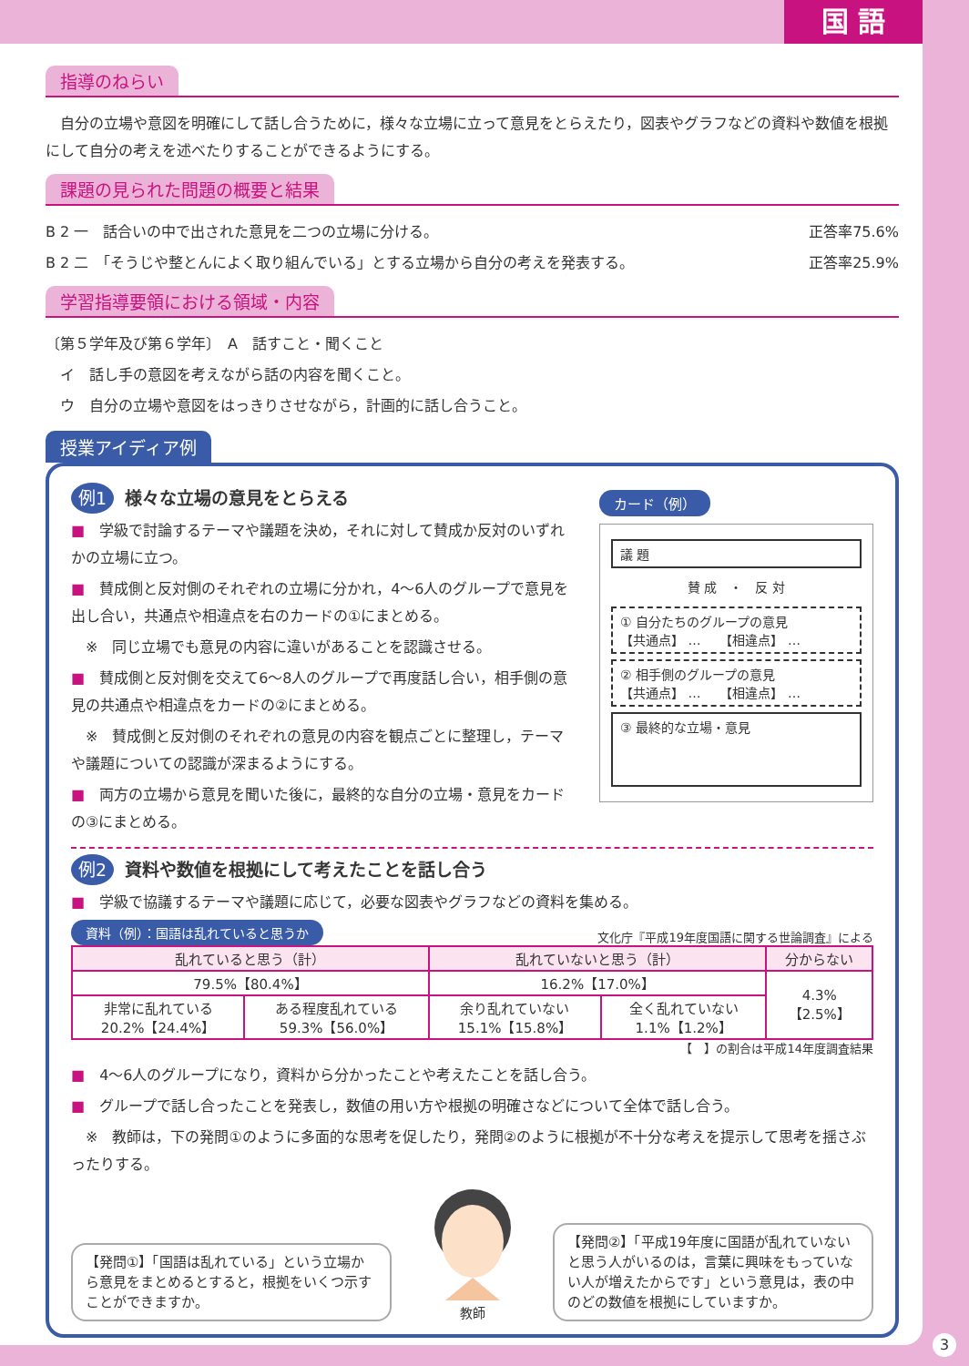国 語
指導のねらい
　自分の立場や意図を明確にして話し合うために，様々な立場に立って意見をとらえたり，図表やグラフなどの資料や数値を根拠にして自分の考えを述べたりすることができるようにする。
課題の見られた問題の概要と結果
B 2 一　話合いの中で出された意見を二つの立場に分ける。 正答率75.6%
B 2 二　「そうじや整とんによく取り組んでいる」とする立場から自分の考えを発表する。 正答率25.9%
学習指導要領における領域・内容
〔第５学年及び第６学年〕　A　話すこと・聞くこと
　イ　話し手の意図を考えながら話の内容を聞くこと。
　ウ　自分の立場や意図をはっきりさせながら，計画的に話し合うこと。
授業アイディア例
例1 様々な立場の意見をとらえる
■　学級で討論するテーマや議題を決め，それに対して賛成か反対のいずれかの立場に立つ。
■　賛成側と反対側のそれぞれの立場に分かれ，4〜6人のグループで意見を出し合い，共通点や相違点を右のカードの①にまとめる。
　※　同じ立場でも意見の内容に違いがあることを認識させる。
■　賛成側と反対側を交えて6〜8人のグループで再度話し合い，相手側の意見の共通点や相違点をカードの②にまとめる。
　※　賛成側と反対側のそれぞれの意見の内容を観点ごとに整理し，テーマや議題についての認識が深まるようにする。
■　両方の立場から意見を聞いた後に，最終的な自分の立場・意見をカードの③にまとめる。
カード（例）
議 題
賛 成　・　反 対
① 自分たちのグループの意見
【共通点】 …　　【相違点】 …
② 相手側のグループの意見
【共通点】 …　　【相違点】 …
③ 最終的な立場・意見
例2 資料や数値を根拠にして考えたことを話し合う
■　学級で協議するテーマや議題に応じて，必要な図表やグラフなどの資料を集める。
資料（例）：国語は乱れていると思うか 文化庁『平成19年度国語に関する世論調査』による
| 乱れていると思う（計） | | 乱れていないと思う（計） | | 分からない |
| --- | --- | --- | --- | --- |
| 79.5%【80.4%】 | | 16.2%【17.0%】 | | 4.3% 【2.5%】 |
| 非常に乱れている 20.2%【24.4%】 | ある程度乱れている 59.3%【56.0%】 | 余り乱れていない 15.1%【15.8%】 | 全く乱れていない 1.1%【1.2%】 | |
【　】の割合は平成14年度調査結果
■　4〜6人のグループになり，資料から分かったことや考えたことを話し合う。
■　グループで話し合ったことを発表し，数値の用い方や根拠の明確さなどについて全体で話し合う。
　※　教師は，下の発問①のように多面的な思考を促したり，発問②のように根拠が不十分な考えを提示して思考を揺さぶったりする。
【発問①】「国語は乱れている」という立場から意見をまとめるとすると，根拠をいくつ示すことができますか。
教師
【発問②】「平成19年度に国語が乱れていないと思う人がいるのは，言葉に興味をもっていない人が増えたからです」という意見は，表の中のどの数値を根拠にしていますか。
3